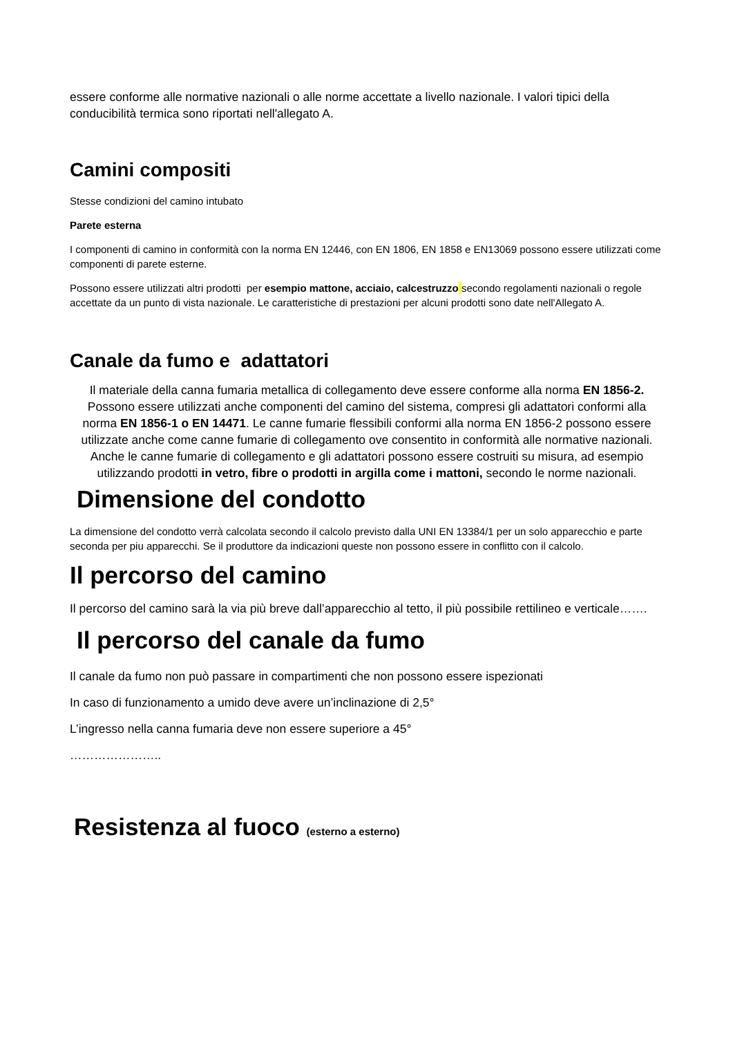essere conforme alle normative nazionali o alle norme accettate a livello nazionale. I valori tipici della conducibilità termica sono riportati nell'allegato A.
Camini compositi
Stesse condizioni del camino intubato
Parete esterna
I componenti di camino in conformità con la norma EN 12446, con EN 1806, EN 1858 e EN13069 possono essere utilizzati come componenti di parete esterne.
Possono essere utilizzati altri prodotti per esempio mattone, acciaio, calcestruzzo secondo regolamenti nazionali o regole accettate da un punto di vista nazionale. Le caratteristiche di prestazioni per alcuni prodotti sono date nell'Allegato A.
Canale da fumo e adattatori
Il materiale della canna fumaria metallica di collegamento deve essere conforme alla norma EN 1856-2. Possono essere utilizzati anche componenti del camino del sistema, compresi gli adattatori conformi alla norma EN 1856-1 o EN 14471. Le canne fumarie flessibili conformi alla norma EN 1856-2 possono essere utilizzate anche come canne fumarie di collegamento ove consentito in conformità alle normative nazionali. Anche le canne fumarie di collegamento e gli adattatori possono essere costruiti su misura, ad esempio utilizzando prodotti in vetro, fibre o prodotti in argilla come i mattoni, secondo le norme nazionali.
Dimensione del condotto
La dimensione del condotto verrà calcolata secondo il calcolo previsto dalla UNI EN 13384/1 per un solo apparecchio e parte seconda per piu apparecchi. Se il produttore da indicazioni queste non possono essere in conflitto con il calcolo.
Il percorso del camino
Il percorso del camino sarà la via più breve dall’apparecchio al tetto, il più possibile rettilineo e verticale…….
Il percorso del canale da fumo
Il canale da fumo non può passare in compartimenti che non possono essere ispezionati
In caso di funzionamento a umido deve avere un’inclinazione di 2,5°
L’ingresso nella canna fumaria deve non essere superiore a 45°
…………………..
Resistenza al fuoco (esterno a esterno)